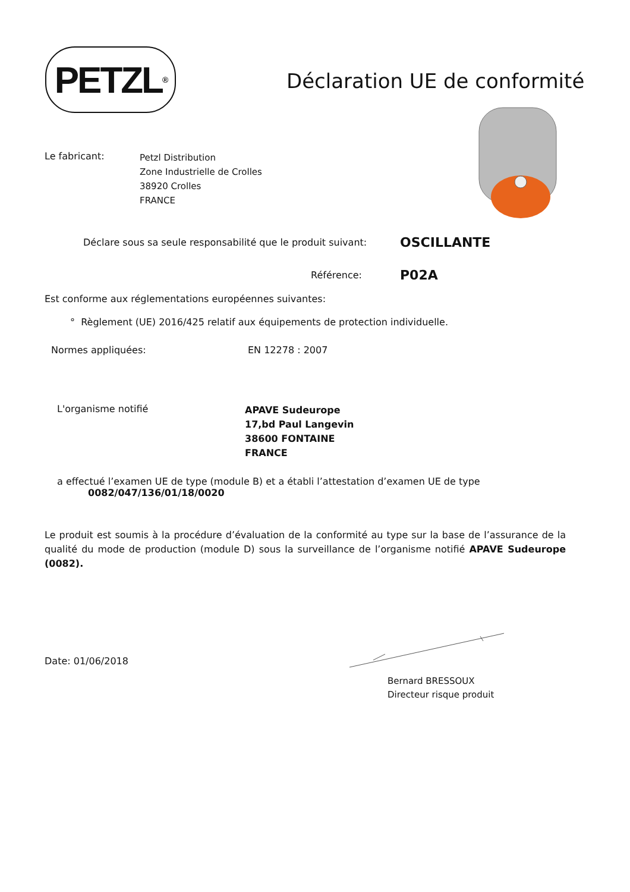PETZL<sup>®</sup>
Déclaration UE de conformité
Le fabricant:
Petzl Distribution
Zone Industrielle de Crolles
38920 Crolles
FRANCE
Déclare sous sa seule responsabilité que le produit suivant:
OSCILLANTE
Référence:
P02A
Est conforme aux réglementations européennes suivantes:
° Règlement (UE) 2016/425 relatif aux équipements de protection individuelle.
Normes appliquées: EN 12278 : 2007
L'organisme notifié
APAVE Sudeurope
17,bd Paul Langevin
38600 FONTAINE
FRANCE
a effectué l’examen UE de type (module B) et a établi l’attestation d’examen UE de type
0082/047/136/01/18/0020
Le produit est soumis à la procédure d’évaluation de la conformité au type sur la base de l’assurance de la qualité du mode de production (module D) sous la surveillance de l’organisme notifié APAVE Sudeurope (0082).
Date: 01/06/2018
Bernard BRESSOUX
Directeur risque produit